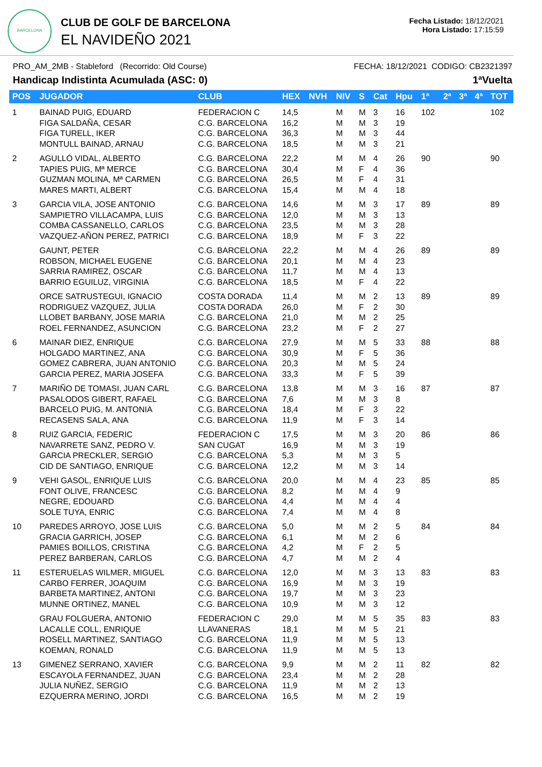BARCELONA
CLUB DE GOLF DE BARCELONA
EL NAVIDEÑO 2021
Fecha Listado: 18/12/2021
Hora Listado: 17:15:59
PRO_AM_2MB - Stableford (Recorrido: Old Course) FECHA: 18/12/2021 CODIGO: CB2321397
Handicap Indistinta Acumulada (ASC: 0) 1ªVuelta
| POS | JUGADOR | CLUB | HEX | NVH | NIV | S | Cat | Hpu | 1ª | 2ª | 3ª | 4ª | TOT |
| --- | --- | --- | --- | --- | --- | --- | --- | --- | --- | --- | --- | --- | --- |
| 1 | BAINAD PUIG, EDUARD FIGA SALDAÑA, CESAR FIGA TURELL, IKER MONTULL BAINAD, ARNAU | FEDERACION C C.G. BARCELONA C.G. BARCELONA C.G. BARCELONA | 14,5 16,2 36,3 18,5 | | M M M M | M M M M | 3 3 3 3 | 16 19 44 21 | 102 | | | | 102 |
| 2 | AGULLÓ VIDAL, ALBERTO TAPIES PUIG, Mª MERCE GUZMAN MOLINA, Mª CARMEN MARES MARTI, ALBERT | C.G. BARCELONA C.G. BARCELONA C.G. BARCELONA C.G. BARCELONA | 22,2 30,4 26,5 15,4 | | M M M M | M F F M | 4 4 4 4 | 26 36 31 18 | 90 | | | | 90 |
| 3 | GARCIA VILA, JOSE ANTONIO SAMPIETRO VILLACAMPA, LUIS COMBA CASSANELLO, CARLOS VAZQUEZ-AÑON PEREZ, PATRICI | C.G. BARCELONA C.G. BARCELONA C.G. BARCELONA C.G. BARCELONA | 14,6 12,0 23,5 18,9 | | M M M M | M M M F | 3 3 3 3 | 17 13 28 22 | 89 | | | | 89 |
| | GAUNT, PETER ROBSON, MICHAEL EUGENE SARRIA RAMIREZ, OSCAR BARRIO EGUILUZ, VIRGINIA | C.G. BARCELONA C.G. BARCELONA C.G. BARCELONA C.G. BARCELONA | 22,2 20,1 11,7 18,5 | | M M M M | M M M F | 4 4 4 4 | 26 23 13 22 | 89 | | | | 89 |
| | ORCE SATRUSTEGUI, IGNACIO RODRIGUEZ VAZQUEZ, JULIA LLOBET BARBANY, JOSE MARIA ROEL FERNANDEZ, ASUNCION | COSTA DORADA COSTA DORADA C.G. BARCELONA C.G. BARCELONA | 11,4 26,0 21,0 23,2 | | M M M M | M F M F | 2 2 2 2 | 13 30 25 27 | 89 | | | | 89 |
| 6 | MAINAR DIEZ, ENRIQUE HOLGADO MARTINEZ, ANA GOMEZ CABRERA, JUAN ANTONIO GARCIA PEREZ, MARIA JOSEFA | C.G. BARCELONA C.G. BARCELONA C.G. BARCELONA C.G. BARCELONA | 27,9 30,9 20,3 33,3 | | M M M M | M F M F | 5 5 5 5 | 33 36 24 39 | 88 | | | | 88 |
| 7 | MARIÑO DE TOMASI, JUAN CARL PASALODOS GIBERT, RAFAEL BARCELO PUIG, M. ANTONIA RECASENS SALA, ANA | C.G. BARCELONA C.G. BARCELONA C.G. BARCELONA C.G. BARCELONA | 13,8 7,6 18,4 11,9 | | M M M M | M M F F | 3 3 3 3 | 16 8 22 14 | 87 | | | | 87 |
| 8 | RUIZ GARCIA, FEDERIC NAVARRETE SANZ, PEDRO V. GARCIA PRECKLER, SERGIO CID DE SANTIAGO, ENRIQUE | FEDERACION C SAN CUGAT C.G. BARCELONA C.G. BARCELONA | 17,5 16,9 5,3 12,2 | | M M M M | M M M M | 3 3 3 3 | 20 19 5 14 | 86 | | | | 86 |
| 9 | VEHI GASOL, ENRIQUE LUIS FONT OLIVE, FRANCESC NEGRE, EDOUARD SOLE TUYA, ENRIC | C.G. BARCELONA C.G. BARCELONA C.G. BARCELONA C.G. BARCELONA | 20,0 8,2 4,4 7,4 | | M M M M | M M M M | 4 4 4 4 | 23 9 4 8 | 85 | | | | 85 |
| 10 | PAREDES ARROYO, JOSE LUIS GRACIA GARRICH, JOSEP PAMIES BOILLOS, CRISTINA PEREZ BARBERAN, CARLOS | C.G. BARCELONA C.G. BARCELONA C.G. BARCELONA C.G. BARCELONA | 5,0 6,1 4,2 4,7 | | M M M M | M M F M | 2 2 2 2 | 5 6 5 4 | 84 | | | | 84 |
| 11 | ESTERUELAS WILMER, MIGUEL CARBO FERRER, JOAQUIM BARBETA MARTINEZ, ANTONI MUNNE ORTINEZ, MANEL | C.G. BARCELONA C.G. BARCELONA C.G. BARCELONA C.G. BARCELONA | 12,0 16,9 19,7 10,9 | | M M M M | M M M M | 3 3 3 3 | 13 19 23 12 | 83 | | | | 83 |
| | GRAU FOLGUERA, ANTONIO LACALLE COLL, ENRIQUE ROSELL MARTINEZ, SANTIAGO KOEMAN, RONALD | FEDERACION C LLAVANERAS C.G. BARCELONA C.G. BARCELONA | 29,0 18,1 11,9 11,9 | | M M M M | M M M M | 5 5 5 5 | 35 21 13 13 | 83 | | | | 83 |
| 13 | GIMENEZ SERRANO, XAVIER ESCAYOLA FERNANDEZ, JUAN JULIA NUÑEZ, SERGIO EZQUERRA MERINO, JORDI | C.G. BARCELONA C.G. BARCELONA C.G. BARCELONA C.G. BARCELONA | 9,9 23,4 11,9 16,5 | | M M M M | M M M M | 2 2 2 2 | 11 28 13 19 | 82 | | | | 82 |